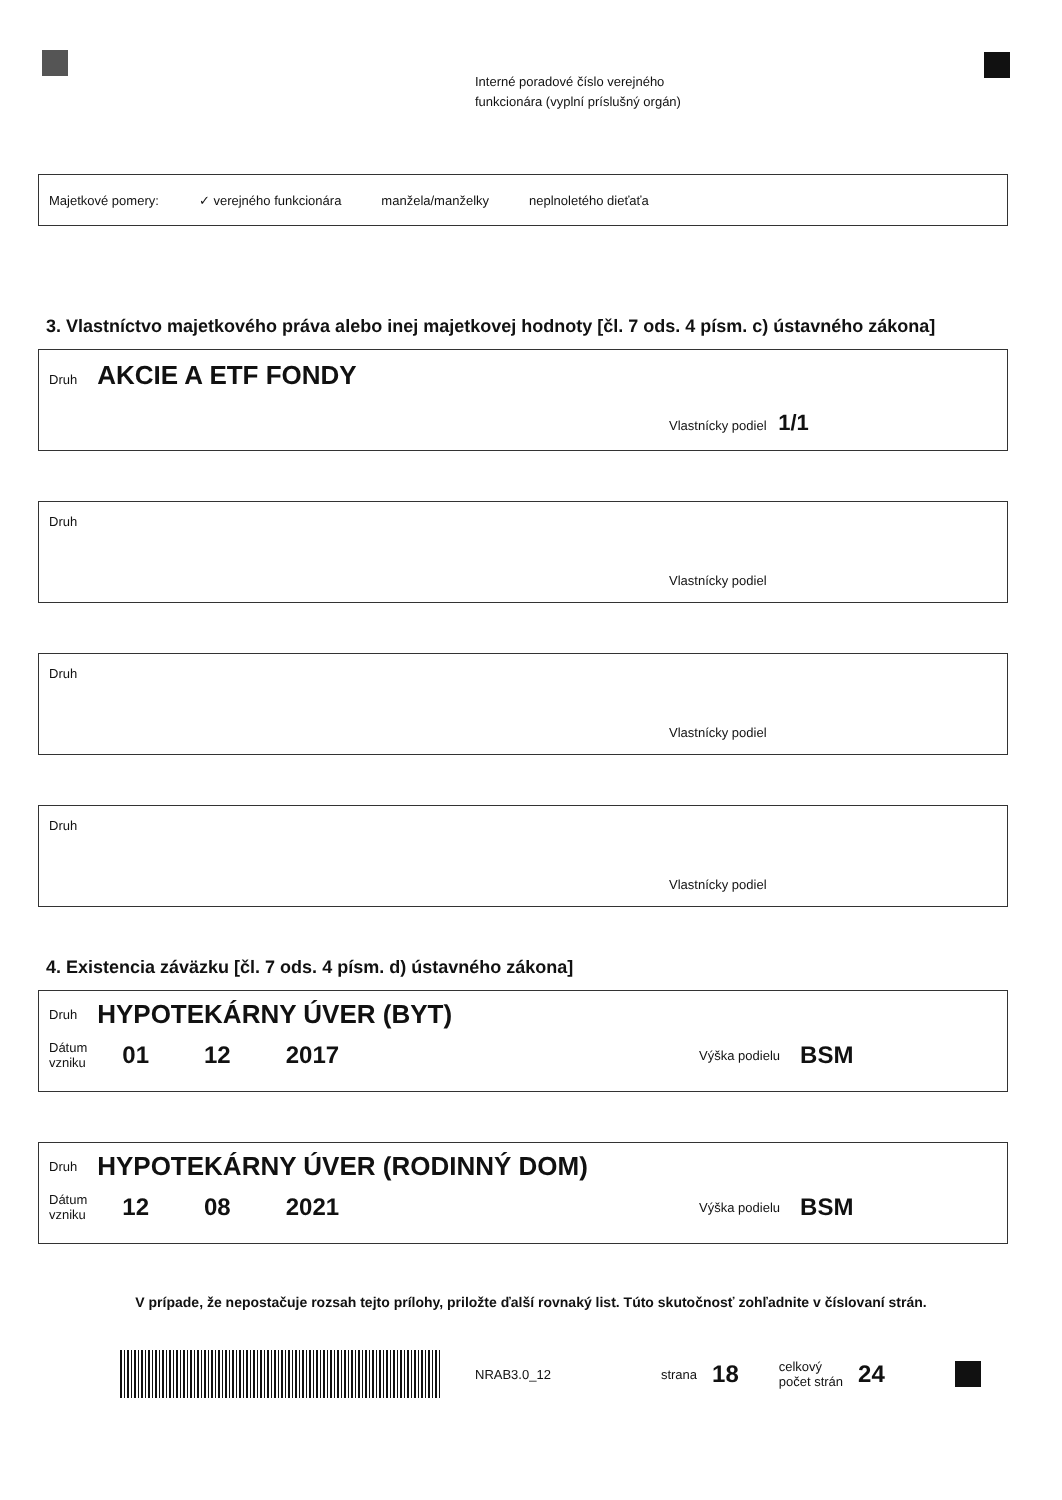Interné poradové číslo verejného
funkcionára (vyplní príslušný orgán)
Majetkové pomery: ✓ verejného funkcionára manžela/manželky neplnoletého dieťaťa
3. Vlastníctvo majetkového práva alebo inej majetkovej hodnoty [čl. 7 ods. 4 písm. c) ústavného zákona]
Druh AKCIE A ETF FONDY
Vlastnícky podiel 1/1
Druh
Vlastnícky podiel
Druh
Vlastnícky podiel
Druh
Vlastnícky podiel
4. Existencia záväzku [čl. 7 ods. 4 písm. d) ústavného zákona]
Druh HYPOTEKÁRNY ÚVER (BYT)
Dátum
vzniku 01 12 2017 Výška podielu BSM
Druh HYPOTEKÁRNY ÚVER (RODINNÝ DOM)
Dátum
vzniku 12 08 2021 Výška podielu BSM
V prípade, že nepostačuje rozsah tejto prílohy, priložte ďalší rovnaký list. Túto skutočnosť zohľadnite v číslovaní strán.
NRAB3.0_12 strana 18 celkový
počet strán 24